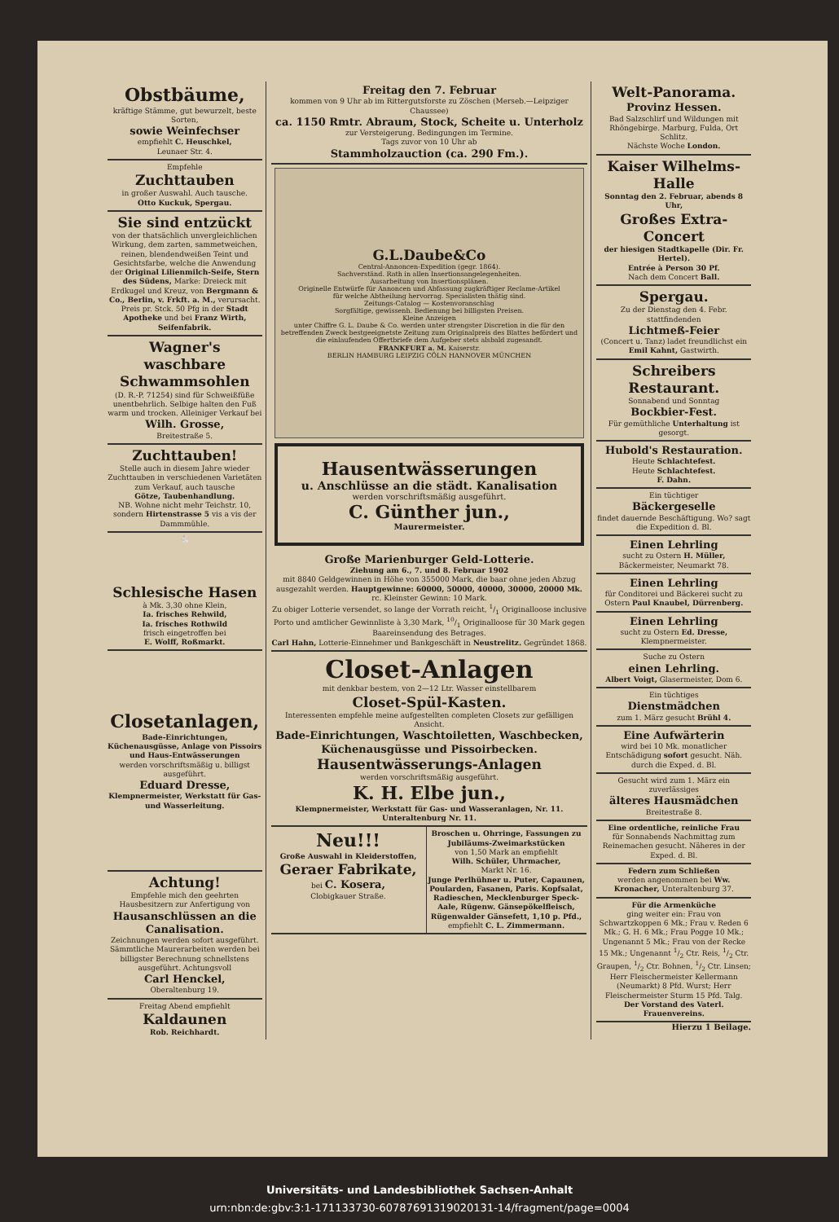Obstbäume,
kräftige Stämme, gut bewurzelt, beste Sorten,
sowie Weinfechser
empfiehlt C. Heuschkel,
Leunaer Str. 4.
Empfehle
Zuchttauben
in großer Auswahl. Auch tausche.
Otto Kuckuk, Spergau.
Sie sind entzückt
von der thatsächlich unvergleichlichen Wirkung, dem zarten, sammetweichen, reinen, blendendweißen Teint und Gesichtsfarbe, welche die Anwendung der Original Lilienmilch-Seife, Stern des Südens, Marke: Dreieck mit Erdkugel und Kreuz, von Bergmann & Co., Berlin, v. Frkft. a. M., verursacht. Preis pr. Stck. 50 Pfg in der Stadt Apotheke und bei Franz Wirth, Seifenfabrik.
Wagner's
waschbare Schwammsohlen
(D. R.-P. 71254) sind für Schweißfüße unentbehrlich. Selbige halten den Fuß warm und trocken. Alleiniger Verkauf bei
Wilh. Grosse,
Breitestraße 5.
Zuchttauben!
Stelle auch in diesem Jahre wieder Zuchttauben in verschiedenen Varietäten zum Verkauf, auch tausche
Götze, Taubenhandlung.
NB. Wohne nicht mehr Teichstr. 10, sondern Hirtenstrasse 5 vis a vis der Dammmühle.
🐇
Schlesische Hasen
à Mk. 3,30 ohne Klein,
Ia. frisches Rehwild,
Ia. frisches Rothwild
frisch eingetroffen bei
E. Wolff, Roßmarkt.
Closetanlagen,
Bade-Einrichtungen, Küchenausgüsse, Anlage von Pissoirs und Haus-Entwässerungen
werden vorschriftsmäßig u. billigst ausgeführt.
Eduard Dresse,
Klempnermeister, Werkstatt für Gas- und Wasserleitung.
Achtung!
Empfehle mich den geehrten Hausbesitzern zur Anfertigung von
Hausanschlüssen an die Canalisation.
Zeichnungen werden sofort ausgeführt. Sämmtliche Maurerarbeiten werden bei billigster Berechnung schnellstens ausgeführt. Achtungsvoll
Carl Henckel,
Oberaltenburg 19.
Freitag Abend empfiehlt
Kaldaunen
Rob. Reichhardt.
Freitag den 7. Februar
kommen von 9 Uhr ab im Rittergutsforste zu Zöschen (Merseb.—Leipziger Chaussee)
ca. 1150 Rmtr. Abraum, Stock, Scheite u. Unterholz
zur Versteigerung. Bedingungen im Termine.
Tags zuvor von 10 Uhr ab
Stammholzauction (ca. 290 Fm.).
G.L.Daube&Co
Central-Annoncen-Expedition (gegr. 1864).
Sachverständ. Rath in allen Insertionsangelegenheiten.
Ausarbeitung von Insertionsplänen.
Originelle Entwürfe für Annoncen und Abfassung zugkräftiger Reclame-Artikel
für welche Abtheilung hervorrag. Specialisten thätig sind.
Zeitungs-Catalog — Kostenvoranschlag
Sorgfältige, gewissenh. Bedienung bei billigsten Preisen.
Kleine Anzeigen
unter Chiffre G. L. Daube & Co. werden unter strengster Discretion in die für den betreffenden Zweck bestgeeignetste Zeitung zum Originalpreis des Blattes befördert und die einlaufenden Offertbriefe dem Aufgeber stets alsbald zugesandt.
FRANKFURT a. M. Kaiserstr.
BERLIN HAMBURG LEIPZIG CÖLN HANNOVER MÜNCHEN
Hausentwässerungen
u. Anschlüsse an die städt. Kanalisation
werden vorschriftsmäßig ausgeführt.
C. Günther jun.,
Maurermeister.
Große Marienburger Geld-Lotterie.
Ziehung am 6., 7. und 8. Februar 1902
mit 8840 Geldgewinnen in Höhe von 355000 Mark, die baar ohne jeden Abzug ausgezahlt werden. Hauptgewinne: 60000, 50000, 40000, 30000, 20000 Mk. rc. Kleinster Gewinn: 10 Mark.
Zu obiger Lotterie versendet, so lange der Vorrath reicht, 1/1 Originalloose inclusive Porto und amtlicher Gewinnliste à 3,30 Mark, 10/1 Originalloose für 30 Mark gegen Baareinsendung des Betrages.
Carl Hahn, Lotterie-Einnehmer und Bankgeschäft in Neustrelitz. Gegründet 1868.
Closet-Anlagen
mit denkbar bestem, von 2—12 Ltr. Wasser einstellbarem
Closet-Spül-Kasten.
Interessenten empfehle meine aufgestellten completen Closets zur gefälligen Ansicht.
Bade-Einrichtungen, Waschtoiletten, Waschbecken, Küchenausgüsse und Pissoirbecken.
Hausentwässerungs-Anlagen
werden vorschriftsmäßig ausgeführt.
K. H. Elbe jun.,
Klempnermeister, Werkstatt für Gas- und Wasseranlagen, Nr. 11. Unteraltenburg Nr. 11.
Neu!!!
Große Auswahl in Kleiderstoffen,
Geraer Fabrikate,
bei C. Kosera,
Clobigkauer Straße.
Broschen u. Ohrringe, Fassungen zu Jubiläums-Zweimarkstücken
von 1,50 Mark an empfiehlt
Wilh. Schüler, Uhrmacher,
Markt Nr. 16.
Junge Perlhühner u. Puter, Capaunen, Poularden, Fasanen, Paris. Kopfsalat, Radieschen, Mecklenburger Speck-Aale, Rügenw. Gänsepökelfleisch, Rügenwalder Gänsefett, 1,10 p. Pfd.,
empfiehlt C. L. Zimmermann.
Welt-Panorama.
Provinz Hessen.
Bad Salzschlirf und Wildungen mit Rhöngebirge. Marburg, Fulda, Ort Schlitz.
Nächste Woche London.
Kaiser Wilhelms-Halle
Sonntag den 2. Februar, abends 8 Uhr,
Großes Extra-Concert
der hiesigen Stadtkapelle (Dir. Fr. Hertel).
Entrée à Person 30 Pf.
Nach dem Concert Ball.
Spergau.
Zu der Dienstag den 4. Febr. stattfindenden
Lichtmeß-Feier
(Concert u. Tanz) ladet freundlichst ein Emil Kahnt, Gastwirth.
Schreibers Restaurant.
Sonnabend und Sonntag
Bockbier-Fest.
Für gemüthliche Unterhaltung ist gesorgt.
Hubold's Restauration.
Heute Schlachtefest.
Heute Schlachtefest.
F. Dahn.
Ein tüchtiger
Bäckergeselle
findet dauernde Beschäftigung. Wo? sagt die Expedition d. Bl.
Einen Lehrling
sucht zu Ostern H. Müller, Bäckermeister, Neumarkt 78.
Einen Lehrling
für Conditorei und Bäckerei sucht zu Ostern Paul Knaubel, Dürrenberg.
Einen Lehrling
sucht zu Ostern Ed. Dresse, Klempnermeister.
Suche zu Ostern
einen Lehrling.
Albert Voigt, Glasermeister, Dom 6.
Ein tüchtiges
Dienstmädchen
zum 1. März gesucht Brühl 4.
Eine Aufwärterin
wird bei 10 Mk. monatlicher Entschädigung sofort gesucht. Näh. durch die Exped. d. Bl.
Gesucht wird zum 1. März ein zuverlässiges
älteres Hausmädchen
Breitestraße 8.
Eine ordentliche, reinliche Frau
für Sonnabends Nachmittag zum Reinemachen gesucht. Näheres in der Exped. d. Bl.
Federn zum Schließen
werden angenommen bei Ww. Kronacher, Unteraltenburg 37.
Für die Armenküche
ging weiter ein: Frau von Schwartzkoppen 6 Mk.; Frau v. Reden 6 Mk.; G. H. 6 Mk.; Frau Pogge 10 Mk.; Ungenannt 5 Mk.; Frau von der Recke 15 Mk.; Ungenannt 1/2 Ctr. Reis, 1/2 Ctr. Graupen, 1/2 Ctr. Bohnen, 1/2 Ctr. Linsen; Herr Fleischermeister Kellermann (Neumarkt) 8 Pfd. Wurst; Herr Fleischermeister Sturm 15 Pfd. Talg.
Der Vorstand des Vaterl. Frauenvereins.
Hierzu 1 Beilage.
Universitäts- und Landesbibliothek Sachsen-Anhalt
urn:nbn:de:gbv:3:1-171133730-6078769131902013​1-14/fragment/page=0004